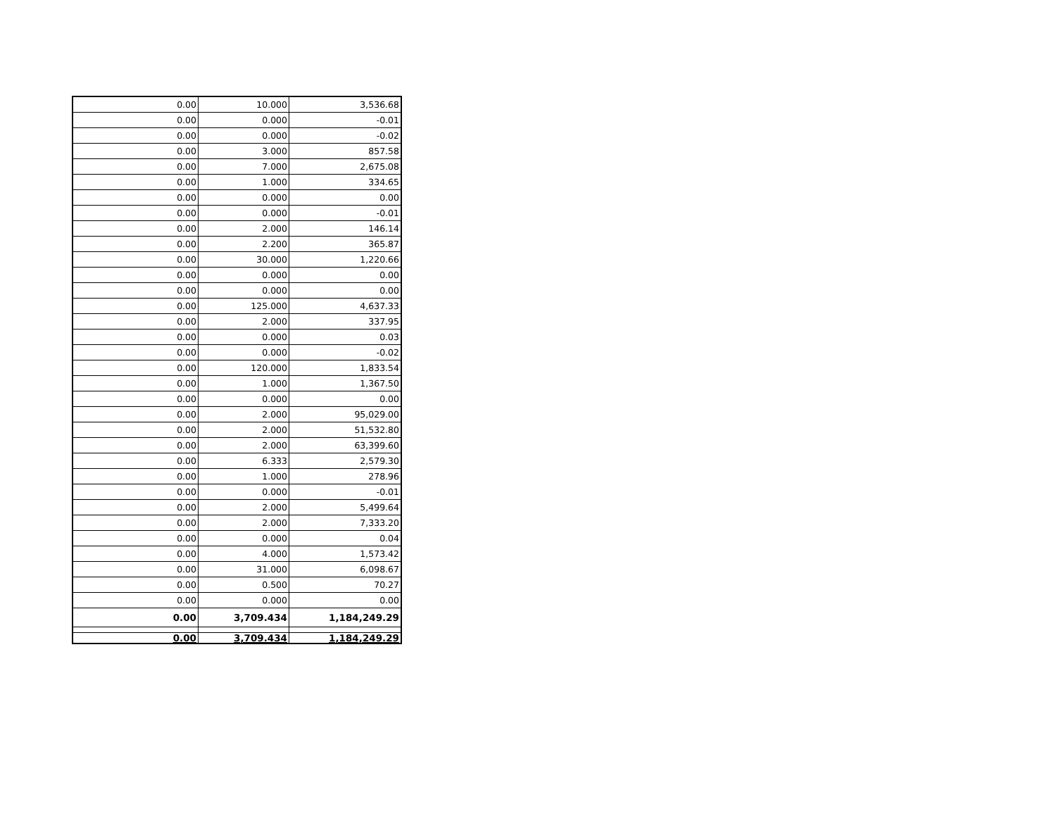| 0.00 | 10.000 | 3,536.68 |
| 0.00 | 0.000 | -0.01 |
| 0.00 | 0.000 | -0.02 |
| 0.00 | 3.000 | 857.58 |
| 0.00 | 7.000 | 2,675.08 |
| 0.00 | 1.000 | 334.65 |
| 0.00 | 0.000 | 0.00 |
| 0.00 | 0.000 | -0.01 |
| 0.00 | 2.000 | 146.14 |
| 0.00 | 2.200 | 365.87 |
| 0.00 | 30.000 | 1,220.66 |
| 0.00 | 0.000 | 0.00 |
| 0.00 | 0.000 | 0.00 |
| 0.00 | 125.000 | 4,637.33 |
| 0.00 | 2.000 | 337.95 |
| 0.00 | 0.000 | 0.03 |
| 0.00 | 0.000 | -0.02 |
| 0.00 | 120.000 | 1,833.54 |
| 0.00 | 1.000 | 1,367.50 |
| 0.00 | 0.000 | 0.00 |
| 0.00 | 2.000 | 95,029.00 |
| 0.00 | 2.000 | 51,532.80 |
| 0.00 | 2.000 | 63,399.60 |
| 0.00 | 6.333 | 2,579.30 |
| 0.00 | 1.000 | 278.96 |
| 0.00 | 0.000 | -0.01 |
| 0.00 | 2.000 | 5,499.64 |
| 0.00 | 2.000 | 7,333.20 |
| 0.00 | 0.000 | 0.04 |
| 0.00 | 4.000 | 1,573.42 |
| 0.00 | 31.000 | 6,098.67 |
| 0.00 | 0.500 | 70.27 |
| 0.00 | 0.000 | 0.00 |
| 0.00 | 3,709.434 | 1,184,249.29 |
| 0.00 | 3,709.434 | 1,184,249.29 |